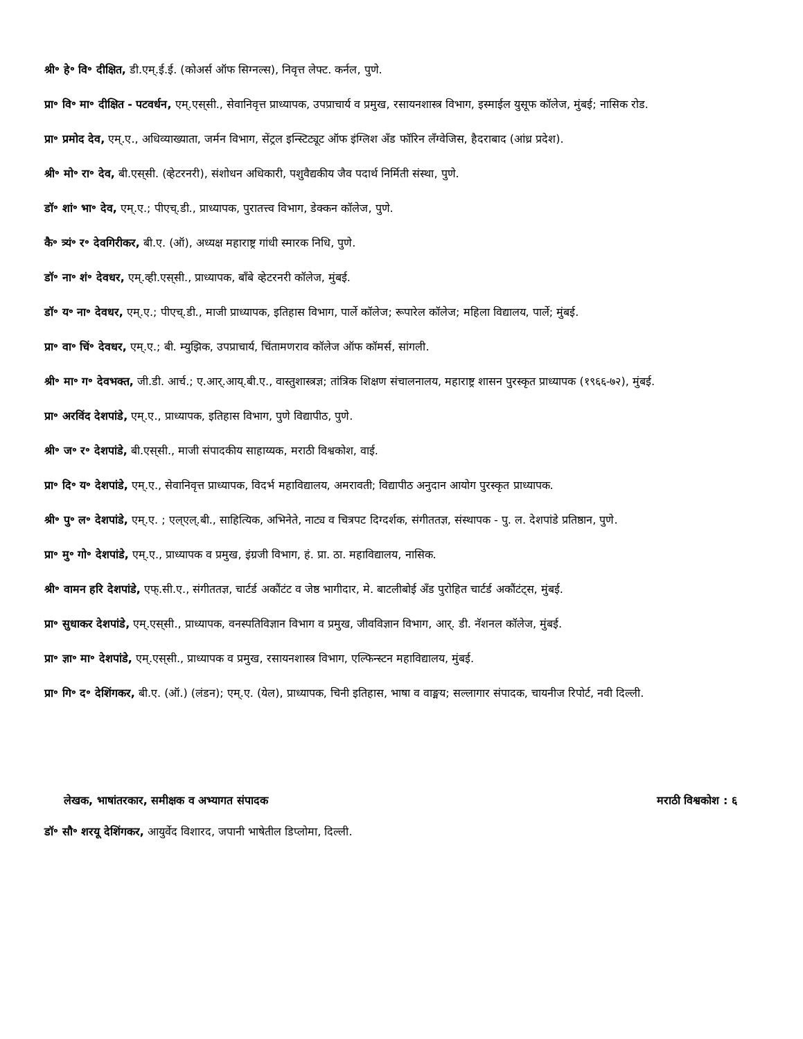श्री॰ हे॰ वि॰ दीक्षित, डी.एम्.ई.ई. (कोअर्स ऑफ सिग्नल्स), निवृत्त लेफ्ट. कर्नल, पुणे.
प्रा॰ वि॰ मा॰ दीक्षित - पटवर्धन, एम्.एस्‌सी., सेवानिवृत्त प्राध्यापक, उपप्राचार्य व प्रमुख, रसायनशास्त्र विभाग, इस्माईल युसूफ कॉलेज, मुंबई; नासिक रोड.
प्रा॰ प्रमोद देव, एम्.ए., अधिव्याख्याता, जर्मन विभाग, सेंट्रल इन्स्टिट्यूट ऑफ इंग्लिश अँड फॉरिन लँग्वेजिस, हैदराबाद (आंध्र प्रदेश).
श्री॰ मो॰ रा॰ देव, बी.एस्‌सी. (व्हेटरनरी), संशोधन अधिकारी, पशुवैद्यकीय जैव पदार्थ निर्मिती संस्था, पुणे.
डॉ॰ शां॰ भा॰ देव, एम्.ए.; पीएच्.डी., प्राध्यापक, पुरातत्त्व विभाग, डेक्कन कॉलेज, पुणे.
कै॰ त्र्यं॰ र॰ देवगिरीकर, बी.ए. (ऑ), अध्यक्ष महाराष्ट्र गांधी स्मारक निधि, पुणे.
डॉ॰ ना॰ शं॰ देवधर, एम्.व्ही.एस्‌सी., प्राध्यापक, बाँबे व्हेटरनरी कॉलेज, मुंबई.
डॉ॰ य॰ ना॰ देवधर, एम्.ए.; पीएच्.डी., माजी प्राध्यापक, इतिहास विभाग, पार्ले कॉलेज; रूपारेल कॉलेज; महिला विद्यालय, पार्ले; मुंबई.
प्रा॰ वा॰ चिं॰ देवधर, एम्.ए.; बी. म्युझिक, उपप्राचार्य, चिंतामणराव कॉलेज ऑफ कॉमर्स, सांगली.
श्री॰ मा॰ ग॰ देवभक्त, जी.डी. आर्च.; ए.आर्.आय्.बी.ए., वास्तुशास्त्रज्ञ; तांत्रिक शिक्षण संचालनालय, महाराष्ट्र शासन पुरस्कृत प्राध्यापक (१९६६-७२), मुंबई.
प्रा॰ अरविंद देशपांडे, एम्.ए., प्राध्यापक, इतिहास विभाग, पुणे विद्यापीठ, पुणे.
श्री॰ ज॰ र॰ देशपांडे, बी.एस्‌सी., माजी संपादकीय साहाय्यक, मराठी विश्वकोश, वाई.
प्रा॰ दि॰ य॰ देशपांडे, एम्.ए., सेवानिवृत्त प्राध्यापक, विदर्भ महाविद्यालय, अमरावती; विद्यापीठ अनुदान आयोग पुरस्कृत प्राध्यापक.
श्री॰ पु॰ ल॰ देशपांडे, एम्.ए. ; एल्‌एल्.बी., साहित्यिक, अभिनेते, नाट्य व चित्रपट दिग्दर्शक, संगीततज्ञ, संस्थापक - पु. ल. देशपांडे प्रतिष्ठान, पुणे.
प्रा॰ मु॰ गो॰ देशपांडे, एम्.ए., प्राध्यापक व प्रमुख, इंग्रजी विभाग, हं. प्रा. ठा. महाविद्यालय, नासिक.
श्री॰ वामन हरि देशपांडे, एफ्.सी.ए., संगीततज्ञ, चार्टर्ड अकौंटंट व जेष्ठ भागीदार, मे. बाटलीबोई अँड पुरोहित चार्टर्ड अकौंटंट्‌स, मुंबई.
प्रा॰ सुधाकर देशपांडे, एम्.एस्‌सी., प्राध्यापक, वनस्पतिविज्ञान विभाग व प्रमुख, जीवविज्ञान विभाग, आर्. डी. नॅशनल कॉलेज, मुंबई.
प्रा॰ ज्ञा॰ मा॰ देशपांडे, एम्.एस्‌सी., प्राध्यापक व प्रमुख, रसायनशास्त्र विभाग, एल्फिन्स्टन महाविद्यालय, मुंबई.
प्रा॰ गि॰ द॰ देशिंगकर, बी.ए. (ऑ.) (लंडन); एम्.ए. (येल), प्राध्यापक, चिनी इतिहास, भाषा व वाङ्मय; सल्लागार संपादक, चायनीज रिपोर्ट, नवी दिल्ली.
लेखक, भाषांतरकार, समीक्षक व अभ्यागत संपादक मराठी विश्वकोश : ६
डॉ॰ सौ॰ शरयू देशिंगकर, आयुर्वेद विशारद, जपानी भाषेतील डिप्लोमा, दिल्ली.